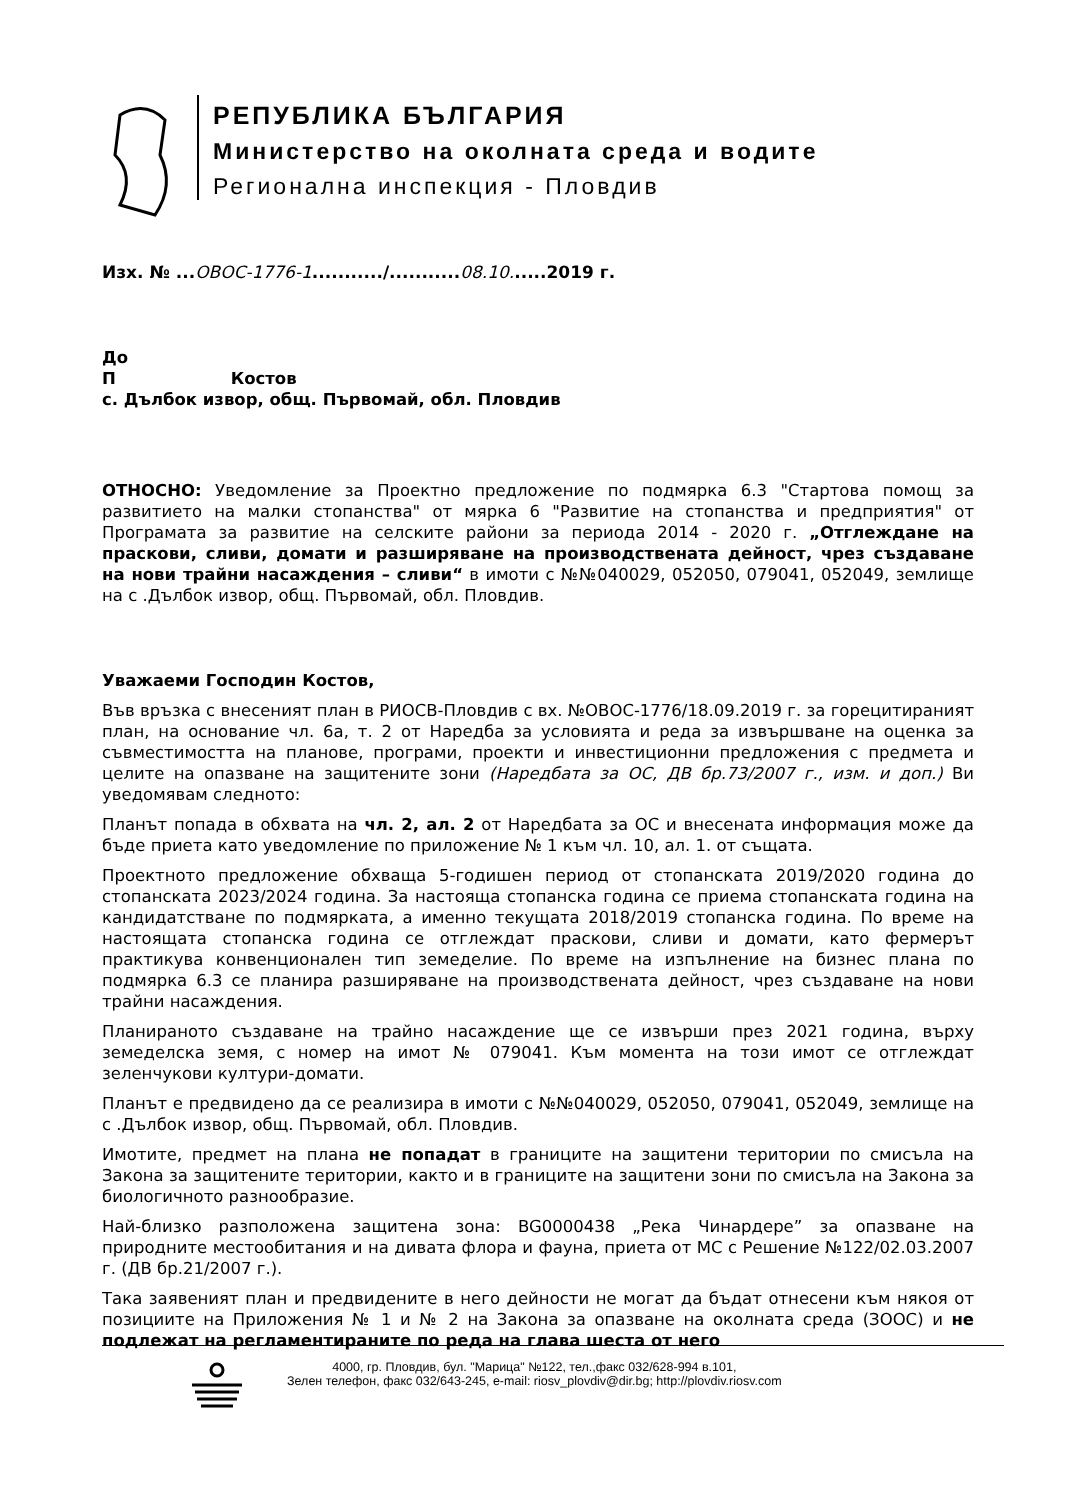РЕПУБЛИКА БЪЛГАРИЯ
Министерство на околната среда и водите
Регионална инспекция - Пловдив
Изх. № ...ОВОС-1776-1.........../...........08.10......2019 г.
До
П Костов
с. Дълбок извор, общ. Първомай, обл. Пловдив
ОТНОСНО: Уведомление за Проектно предложение по подмярка 6.3 "Стартова помощ за развитието на малки стопанства" от мярка 6 "Развитие на стопанства и предприятия" от Програмата за развитие на селските райони за периода 2014 - 2020 г. „Отглеждане на праскови, сливи, домати и разширяване на производствената дейност, чрез създаване на нови трайни насаждения – сливи“ в имоти с №№040029, 052050, 079041, 052049, землище на с .Дълбок извор, общ. Първомай, обл. Пловдив.
Уважаеми Господин Костов,
Във връзка с внесеният план в РИОСВ-Пловдив с вх. №ОВОС-1776/18.09.2019 г. за горецитираният план, на основание чл. 6а, т. 2 от Наредба за условията и реда за извършване на оценка за съвместимостта на планове, програми, проекти и инвестиционни предложения с предмета и целите на опазване на защитените зони (Наредбата за ОС, ДВ бр.73/2007 г., изм. и доп.) Ви уведомявам следното:
Планът попада в обхвата на чл. 2, ал. 2 от Наредбата за ОС и внесената информация може да бъде приета като уведомление по приложение № 1 към чл. 10, ал. 1. от същата.
Проектното предложение обхваща 5-годишен период от стопанската 2019/2020 година до стопанската 2023/2024 година. За настояща стопанска година се приема стопанската година на кандидатстване по подмярката, а именно текущата 2018/2019 стопанска година. По време на настоящата стопанска година се отглеждат праскови, сливи и домати, като фермерът практикува конвенционален тип земеделие. По време на изпълнение на бизнес плана по подмярка 6.3 се планира разширяване на производствената дейност, чрез създаване на нови трайни насаждения.
Планираното създаване на трайно насаждение ще се извърши през 2021 година, върху земеделска земя, с номер на имот № 079041. Към момента на този имот се отглеждат зеленчукови култури-домати.
Планът е предвидено да се реализира в имоти с №№040029, 052050, 079041, 052049, землище на с .Дълбок извор, общ. Първомай, обл. Пловдив.
Имотите, предмет на плана не попадат в границите на защитени територии по смисъла на Закона за защитените територии, както и в границите на защитени зони по смисъла на Закона за биологичното разнообразие.
Най-близко разположена защитена зона: BG0000438 „Река Чинардере” за опазване на природните местообитания и на дивата флора и фауна, приета от МС с Решение №122/02.03.2007 г. (ДВ бр.21/2007 г.).
Така заявеният план и предвидените в него дейности не могат да бъдат отнесени към някоя от позициите на Приложения № 1 и № 2 на Закона за опазване на околната среда (ЗООС) и не подлежат на регламентираните по реда на глава шеста от него
4000, гр. Пловдив, бул. "Марица" №122, тел.,факс 032/628-994 в.101,
Зелен телефон, факс 032/643-245, e-mail: riosv_plovdiv@dir.bg; http://plovdiv.riosv.com